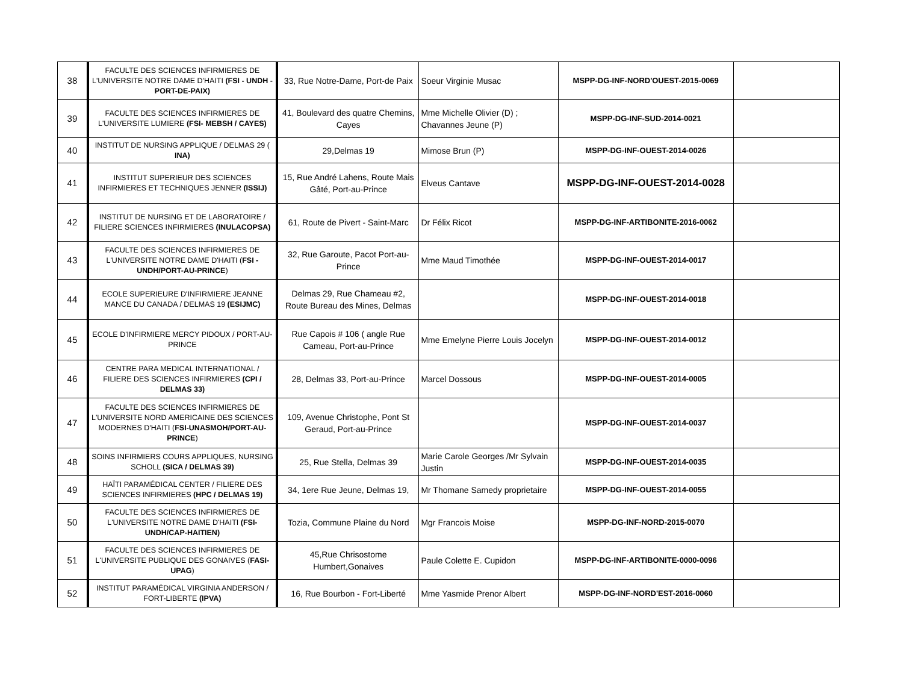| 38 | FACULTE DES SCIENCES INFIRMIERES DE L'UNIVERSITE NOTRE DAME D'HAITI (FSI - UNDH - PORT-DE-PAIX) | 33, Rue Notre-Dame, Port-de Paix | Soeur Virginie Musac | MSPP-DG-INF-NORD'OUEST-2015-0069 | |
| 39 | FACULTE DES SCIENCES INFIRMIERES DE L'UNIVERSITE LUMIERE (FSI- MEBSH / CAYES) | 41, Boulevard des quatre Chemins, Cayes | Mme Michelle Olivier (D) ; Chavannes Jeune (P) | MSPP-DG-INF-SUD-2014-0021 | |
| 40 | INSTITUT DE NURSING APPLIQUE / DELMAS 29 ( INA) | 29,Delmas 19 | Mimose Brun (P) | MSPP-DG-INF-OUEST-2014-0026 | |
| 41 | INSTITUT SUPERIEUR DES SCIENCES INFIRMIERES ET TECHNIQUES JENNER (ISSIJ) | 15, Rue André Lahens, Route Mais Gâté, Port-au-Prince | Elveus Cantave | MSPP-DG-INF-OUEST-2014-0028 | |
| 42 | INSTITUT DE NURSING ET DE LABORATOIRE / FILIERE SCIENCES INFIRMIERES (INULACOPSA) | 61, Route de Pivert - Saint-Marc | Dr Félix Ricot | MSPP-DG-INF-ARTIBONITE-2016-0062 | |
| 43 | FACULTE DES SCIENCES INFIRMIERES DE L'UNIVERSITE NOTRE DAME D'HAITI ( FSI - UNDH/PORT-AU-PRINCE ) | 32, Rue Garoute, Pacot Port-au-Prince | Mme Maud Timothée | MSPP-DG-INF-OUEST-2014-0017 | |
| 44 | ECOLE SUPERIEURE D'INFIRMIERE JEANNE MANCE DU CANADA / DELMAS 19 (ESIJMC) | Delmas 29, Rue Chameau #2, Route Bureau des Mines, Delmas | | MSPP-DG-INF-OUEST-2014-0018 | |
| 45 | ECOLE D'INFIRMIERE MERCY PIDOUX / PORT-AU-PRINCE | Rue Capois # 106 ( angle Rue Cameau, Port-au-Prince | Mme Emelyne Pierre Louis Jocelyn | MSPP-DG-INF-OUEST-2014-0012 | |
| 46 | CENTRE PARA MEDICAL INTERNATIONAL / FILIERE DES SCIENCES INFIRMIERES (CPI / DELMAS 33) | 28, Delmas 33, Port-au-Prince | Marcel Dossous | MSPP-DG-INF-OUEST-2014-0005 | |
| 47 | FACULTE DES SCIENCES INFIRMIERES DE L'UNIVERSITE NORD AMERICAINE DES SCIENCES MODERNES D'HAITI ( FSI-UNASMOH/PORT-AU-PRINCE ) | 109, Avenue Christophe, Pont St Geraud, Port-au-Prince | | MSPP-DG-INF-OUEST-2014-0037 | |
| 48 | SOINS INFIRMIERS COURS APPLIQUES, NURSING SCHOLL (SICA / DELMAS 39) | 25, Rue Stella, Delmas 39 | Marie Carole Georges /Mr Sylvain Justin | MSPP-DG-INF-OUEST-2014-0035 | |
| 49 | HAÏTI PARAMÉDICAL CENTER / FILIERE DES SCIENCES INFIRMIERES (HPC / DELMAS 19) | 34, 1ere Rue Jeune, Delmas 19, | Mr Thomane Samedy proprietaire | MSPP-DG-INF-OUEST-2014-0055 | |
| 50 | FACULTE DES SCIENCES INFIRMIERES DE L'UNIVERSITE NOTRE DAME D'HAITI (FSI-UNDH/CAP-HAITIEN) | Tozia, Commune Plaine du Nord | Mgr Francois Moise | MSPP-DG-INF-NORD-2015-0070 | |
| 51 | FACULTE DES SCIENCES INFIRMIERES DE L'UNIVERSITE PUBLIQUE DES GONAIVES ( FASI-UPAG ) | 45,Rue Chrisostome Humbert,Gonaives | Paule Colette E. Cupidon | MSPP-DG-INF-ARTIBONITE-0000-0096 | |
| 52 | INSTITUT PARAMÉDICAL VIRGINIA ANDERSON / FORT-LIBERTE (IPVA) | 16, Rue Bourbon - Fort-Liberté | Mme Yasmide Prenor Albert | MSPP-DG-INF-NORD'EST-2016-0060 | |